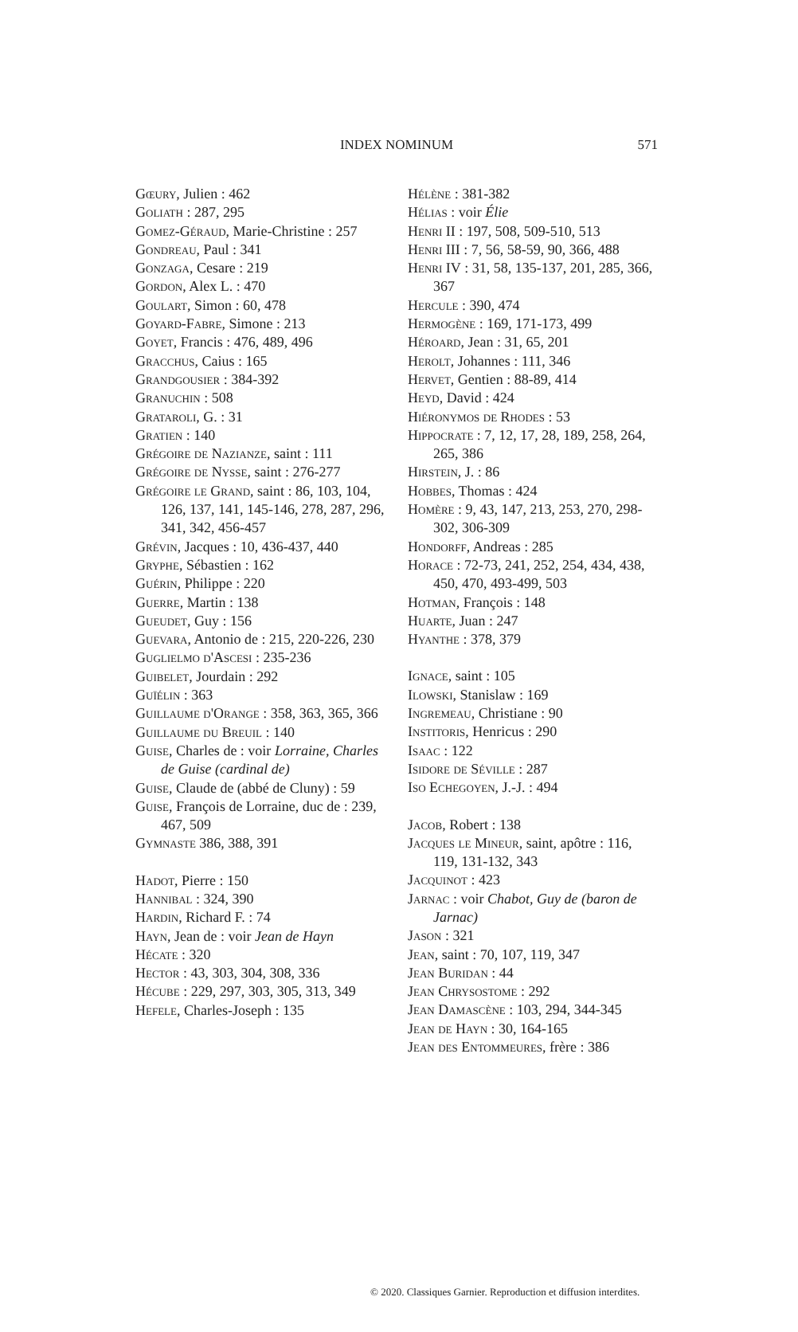INDEX NOMINUM
571
Gœury, Julien : 462
Goliath : 287, 295
Gomez-Géraud, Marie-Christine : 257
Gondreau, Paul : 341
Gonzaga, Cesare : 219
Gordon, Alex L. : 470
Goulart, Simon : 60, 478
Goyard-Fabre, Simone : 213
Goyet, Francis : 476, 489, 496
Gracchus, Caius : 165
Grandgousier : 384-392
Granuchin : 508
Grataroli, G. : 31
Gratien : 140
Grégoire de Nazianze, saint : 111
Grégoire de Nysse, saint : 276-277
Grégoire le Grand, saint : 86, 103, 104, 126, 137, 141, 145-146, 278, 287, 296, 341, 342, 456-457
Grévin, Jacques : 10, 436-437, 440
Gryphe, Sébastien : 162
Guérin, Philippe : 220
Guerre, Martin : 138
Gueudet, Guy : 156
Guevara, Antonio de : 215, 220-226, 230
Guglielmo d'Ascesi : 235-236
Guibelet, Jourdain : 292
Guïélin : 363
Guillaume d'Orange : 358, 363, 365, 366
Guillaume du Breuil : 140
Guise, Charles de : voir Lorraine, Charles de Guise (cardinal de)
Guise, Claude de (abbé de Cluny) : 59
Guise, François de Lorraine, duc de : 239, 467, 509
Gymnaste 386, 388, 391
Hadot, Pierre : 150
Hannibal : 324, 390
Hardin, Richard F. : 74
Hayn, Jean de : voir Jean de Hayn
Hécate : 320
Hector : 43, 303, 304, 308, 336
Hécube : 229, 297, 303, 305, 313, 349
Hefele, Charles-Joseph : 135
Hélène : 381-382
Hélias : voir Élie
Henri II : 197, 508, 509-510, 513
Henri III : 7, 56, 58-59, 90, 366, 488
Henri IV : 31, 58, 135-137, 201, 285, 366, 367
Hercule : 390, 474
Hermogène : 169, 171-173, 499
Héroard, Jean : 31, 65, 201
Herolt, Johannes : 111, 346
Hervet, Gentien : 88-89, 414
Heyd, David : 424
Hiéronymos de Rhodes : 53
Hippocrate : 7, 12, 17, 28, 189, 258, 264, 265, 386
Hirstein, J. : 86
Hobbes, Thomas : 424
Homère : 9, 43, 147, 213, 253, 270, 298-302, 306-309
Hondorff, Andreas : 285
Horace : 72-73, 241, 252, 254, 434, 438, 450, 470, 493-499, 503
Hotman, François : 148
Huarte, Juan : 247
Hyanthe : 378, 379
Ignace, saint : 105
Ilowski, Stanislaw : 169
Ingremeau, Christiane : 90
Institoris, Henricus : 290
Isaac : 122
Isidore de Séville : 287
Iso Echegoyen, J.-J. : 494
Jacob, Robert : 138
Jacques le Mineur, saint, apôtre : 116, 119, 131-132, 343
Jacquinot : 423
Jarnac : voir Chabot, Guy de (baron de Jarnac)
Jason : 321
Jean, saint : 70, 107, 119, 347
Jean Buridan : 44
Jean Chrysostome : 292
Jean Damascène : 103, 294, 344-345
Jean de Hayn : 30, 164-165
Jean des Entommeures, frère : 386
© 2020. Classiques Garnier. Reproduction et diffusion interdites.